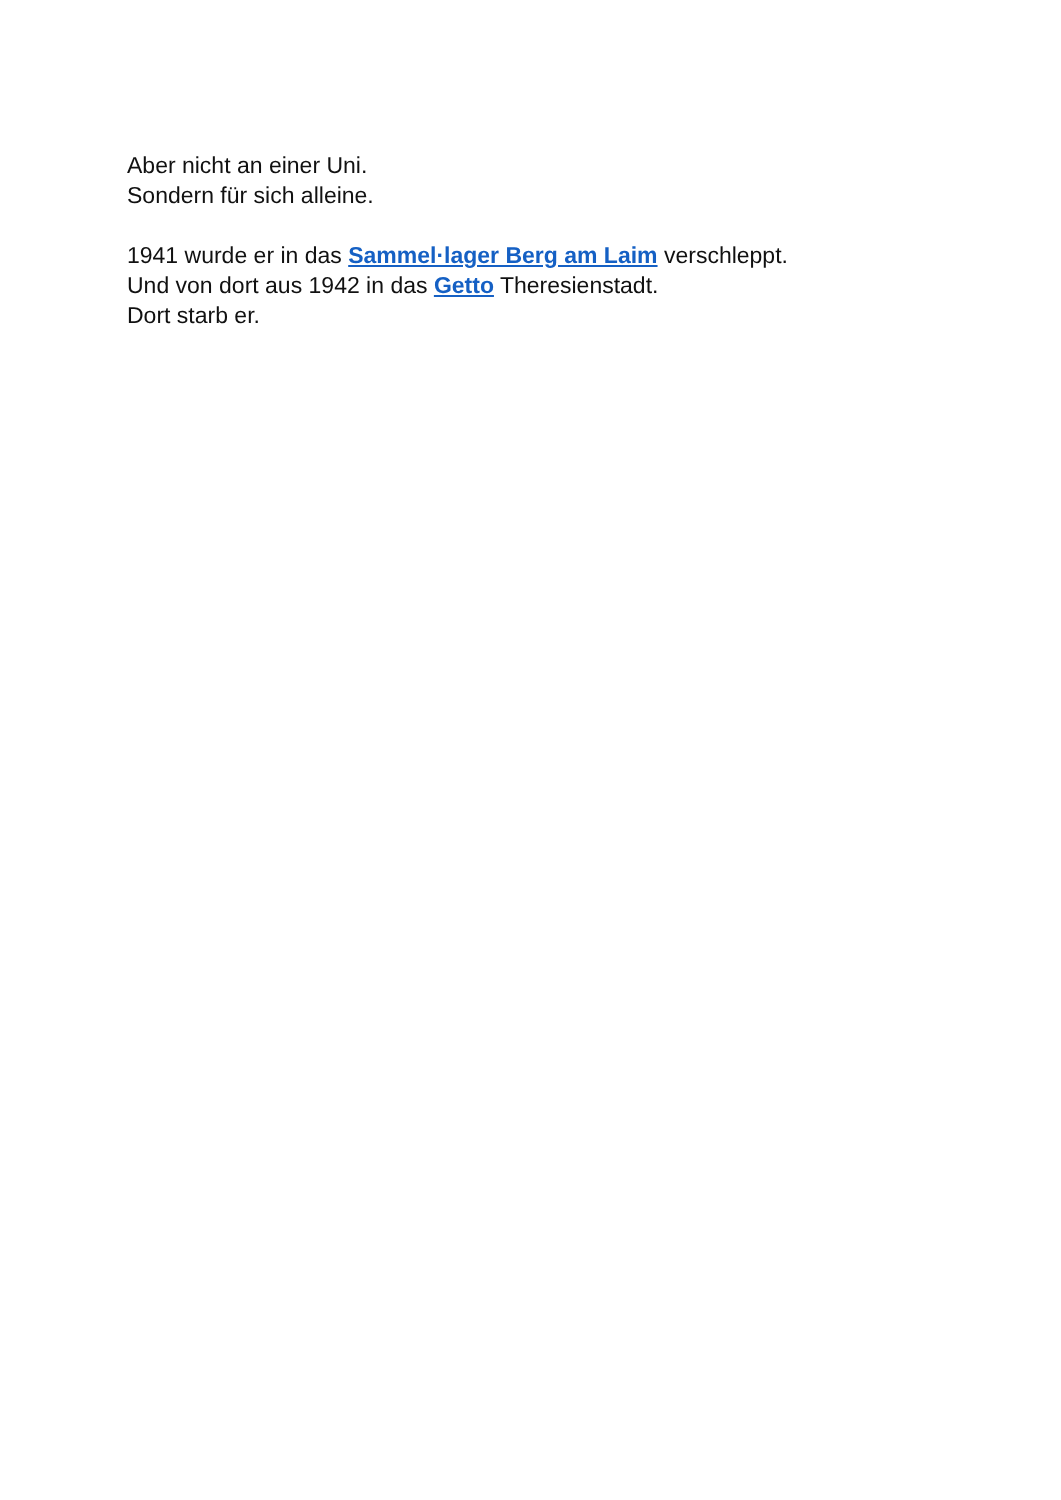Aber nicht an einer Uni.
Sondern für sich alleine.
1941 wurde er in das Sammel·lager Berg am Laim verschleppt.
Und von dort aus 1942 in das Getto Theresienstadt.
Dort starb er.